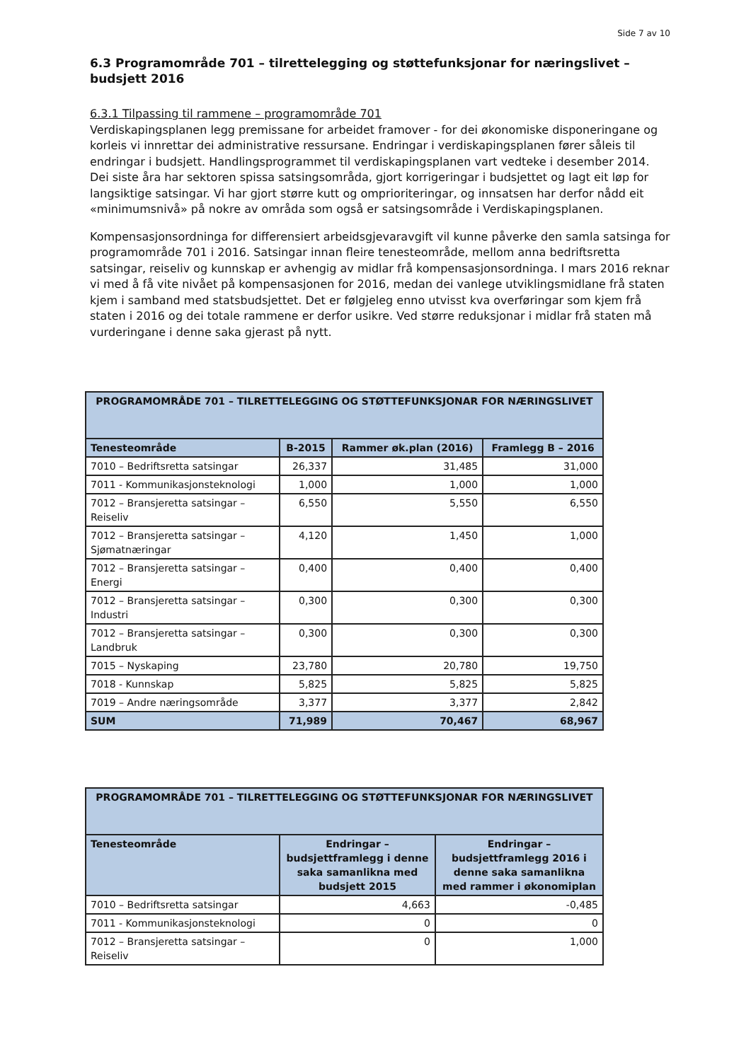Side 7 av 10
6.3 Programområde 701 – tilrettelegging og støttefunksjonar for næringslivet – budsjett 2016
6.3.1 Tilpassing til rammene – programområde 701
Verdiskapingsplanen legg premissane for arbeidet framover - for dei økonomiske disponeringane og korleis vi innrettar dei administrative ressursane. Endringar i verdiskapingsplanen fører såleis til endringar i budsjett. Handlingsprogrammet til verdiskapingsplanen vart vedteke i desember 2014.
Dei siste åra har sektoren spissa satsingsområda, gjort korrigeringar i budsjettet og lagt eit løp for langsiktige satsingar. Vi har gjort større kutt og omprioriteringar, og innsatsen har derfor nådd eit «minimumsnivå» på nokre av områda som også er satsingsområde i Verdiskapingsplanen.
Kompensasjonsordninga for differensiert arbeidsgjevaravgift vil kunne påverke den samla satsinga for programområde 701 i 2016. Satsingar innan fleire tenesteområde, mellom anna bedriftsretta satsingar, reiseliv og kunnskap er avhengig av midlar frå kompensasjonsordninga. I mars 2016 reknar vi med å få vite nivået på kompensasjonen for 2016, medan dei vanlege utviklingsmidlane frå staten kjem i samband med statsbudsjettet. Det er følgjeleg enno utvisst kva overføringar som kjem frå staten i 2016 og dei totale rammene er derfor usikre. Ved større reduksjonar i midlar frå staten må vurderingane i denne saka gjerast på nytt.
| PROGRAMOMRÅDE 701 – TILRETTELEGGING OG STØTTEFUNKSJONAR FOR NÆRINGSLIVET | | | |
| --- | --- | --- | --- |
| Tenesteområde | B-2015 | Rammer øk.plan (2016) | Framlegg B – 2016 |
| 7010 – Bedriftsretta satsingar | 26,337 | 31,485 | 31,000 |
| 7011 - Kommunikasjonsteknologi | 1,000 | 1,000 | 1,000 |
| 7012 – Bransjeretta satsingar – Reiseliv | 6,550 | 5,550 | 6,550 |
| 7012 – Bransjeretta satsingar – Sjømatnæringar | 4,120 | 1,450 | 1,000 |
| 7012 – Bransjeretta satsingar – Energi | 0,400 | 0,400 | 0,400 |
| 7012 – Bransjeretta satsingar – Industri | 0,300 | 0,300 | 0,300 |
| 7012 – Bransjeretta satsingar – Landbruk | 0,300 | 0,300 | 0,300 |
| 7015 – Nyskaping | 23,780 | 20,780 | 19,750 |
| 7018 - Kunnskap | 5,825 | 5,825 | 5,825 |
| 7019 – Andre næringsområde | 3,377 | 3,377 | 2,842 |
| SUM | 71,989 | 70,467 | 68,967 |
| PROGRAMOMRÅDE 701 – TILRETTELEGGING OG STØTTEFUNKSJONAR FOR NÆRINGSLIVET | | |
| --- | --- | --- |
| Tenesteområde | Endringar – budsjettframlegg i denne saka samanlikna med budsjett 2015 | Endringar – budsjettframlegg 2016 i denne saka samanlikna med rammer i økonomiplan |
| 7010 – Bedriftsretta satsingar | 4,663 | -0,485 |
| 7011 - Kommunikasjonsteknologi | 0 | 0 |
| 7012 – Bransjeretta satsingar – Reiseliv | 0 | 1,000 |